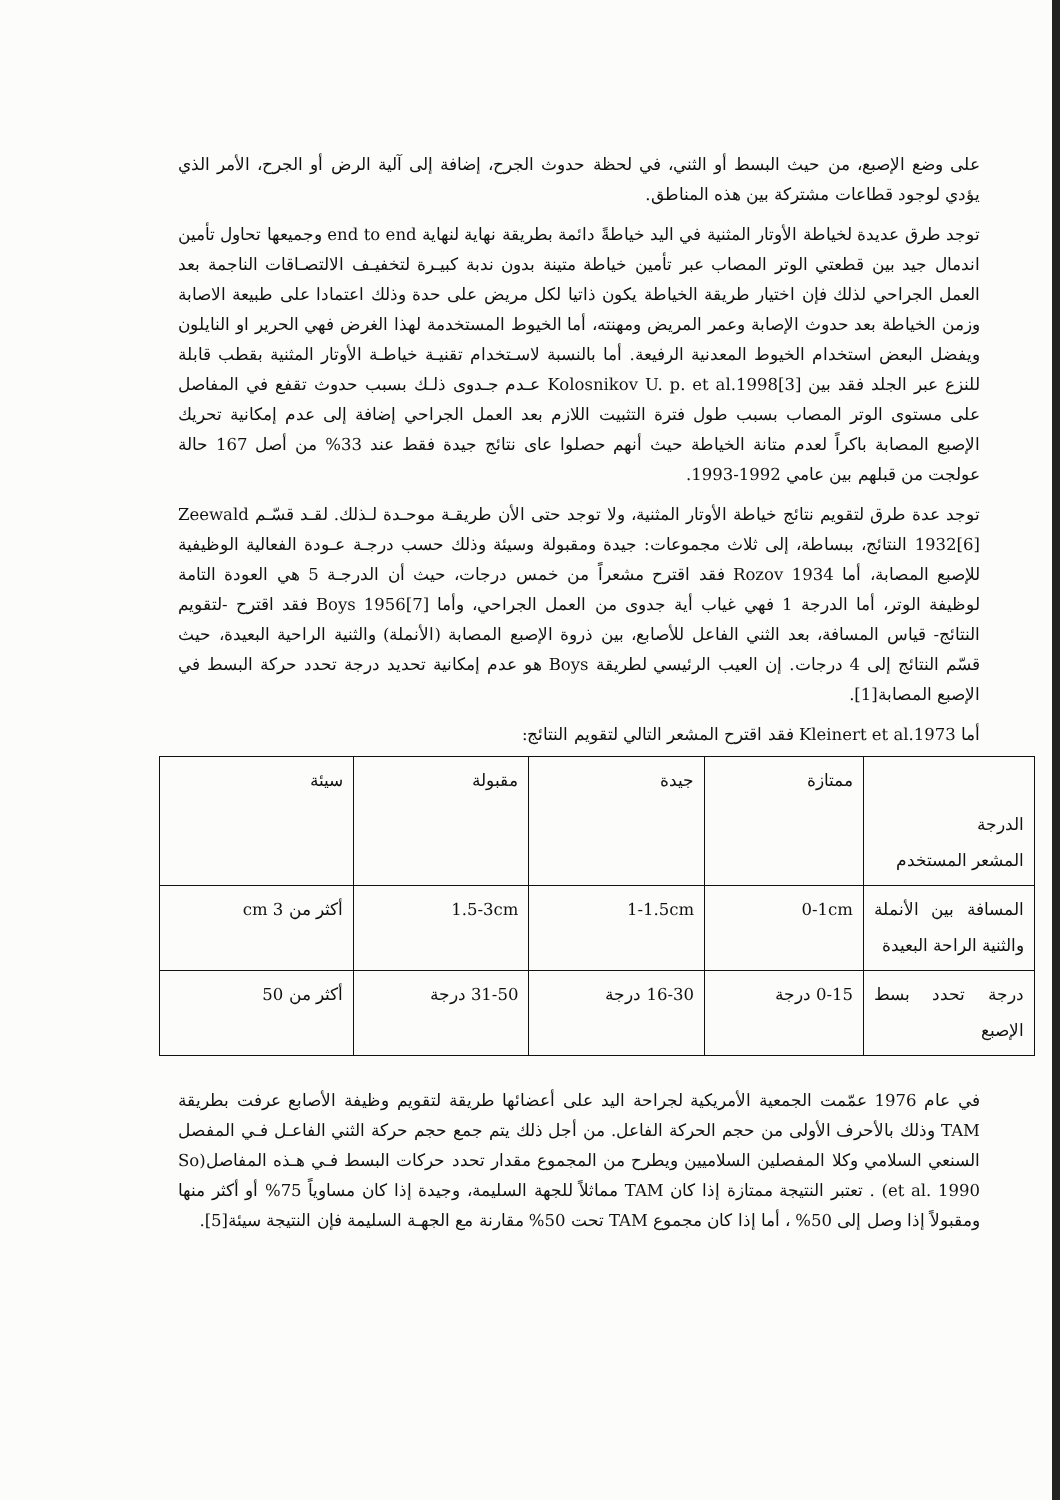على وضع الإصبع، من حيث البسط أو الثني، في لحظة حدوث الجرح، إضافة إلى آلية الرض أو الجرح، الأمر الذي يؤدي لوجود قطاعات مشتركة بين هذه المناطق.
توجد طرق عديدة لخياطة الأوتار المثنية في اليد خياطةً دائمة بطريقة نهاية لنهاية end to end وجميعها تحاول تأمين اندمال جيد بين قطعتي الوتر المصاب عبر تأمين خياطة متينة بدون ندبة كبيـرة لتخفيـف الالتصـاقات الناجمة بعد العمل الجراحي لذلك فإن اختيار طريقة الخياطة يكون ذاتيا لكل مريض على حدة وذلك اعتمادا على طبيعة الاصابة وزمن الخياطة بعد حدوث الإصابة وعمر المريض ومهنته، أما الخيوط المستخدمة لهذا الغرض فهي الحرير او النايلون ويفضل البعض استخدام الخيوط المعدنية الرفيعة. أما بالنسبة لاسـتخدام تقنيـة خياطـة الأوتار المثنية بقطب قابلة للنزع عبر الجلد فقد بين Kolosnikov U. p. et al.1998[3] عـدم جـدوى ذلـك بسبب حدوث تقفع في المفاصل على مستوى الوتر المصاب بسبب طول فترة التثبيت اللازم بعد العمل الجراحي إضافة إلى عدم إمكانية تحريك الإصبع المصابة باكراً لعدم متانة الخياطة حيث أنهم حصلوا عاى نتائج جيدة فقط عند 33% من أصل 167 حالة عولجت من قبلهم بين عامي 1992-1993.
توجد عدة طرق لتقويم نتائج خياطة الأوتار المثنية، ولا توجد حتى الأن طريقـة موحـدة لـذلك. لقـد قسّـم Zeewald 1932[6] النتائج، ببساطة، إلى ثلاث مجموعات: جيدة ومقبولة وسيئة وذلك حسب درجـة عـودة الفعالية الوظيفية للإصبع المصابة، أما Rozov 1934 فقد اقترح مشعراً من خمس درجات، حيث أن الدرجـة 5 هي العودة التامة لوظيفة الوتر، أما الدرجة 1 فهي غياب أية جدوى من العمل الجراحي، وأما Boys 1956[7] فقد اقترح -لتقويم النتائج- قياس المسافة، بعد الثني الفاعل للأصابع، بين ذروة الإصبع المصابة (الأنملة) والثنية الراحية البعيدة، حيث قسّم النتائج إلى 4 درجات. إن العيب الرئيسي لطريقة Boys هو عدم إمكانية تحديد درجة تحدد حركة البسط في الإصبع المصابة[1].
أما Kleinert et al.1973 فقد اقترح المشعر التالي لتقويم النتائج:
| الدرجة المشعر المستخدم | ممتازة | جيدة | مقبولة | سيئة |
| المسافة بين الأنملة والثنية الراحة البعيدة | 0-1cm | 1-1.5cm | 1.5-3cm | أكثر من 3 cm |
| درجة تحدد بسط الإصبع | 0-15 درجة | 16-30 درجة | 31-50 درجة | أكثر من 50 |
في عام 1976 عمّمت الجمعية الأمريكية لجراحة اليد على أعضائها طريقة لتقويم وظيفة الأصابع عرفت بطريقة TAM وذلك بالأحرف الأولى من حجم الحركة الفاعل. من أجل ذلك يتم جمع حجم حركة الثني الفاعـل فـي المفصل السنعي السلامي وكلا المفصلين السلاميين ويطرح من المجموع مقدار تحدد حركات البسط فـي هـذه المفاصل(So et al. 1990) . تعتبر النتيجة ممتازة إذا كان TAM مماثلاً للجهة السليمة، وجيدة إذا كان مساوياً 75% أو أكثر منها ومقبولاً إذا وصل إلى 50% ، أما إذا كان مجموع TAM تحت 50% مقارنة مع الجهـة السليمة فإن النتيجة سيئة[5].